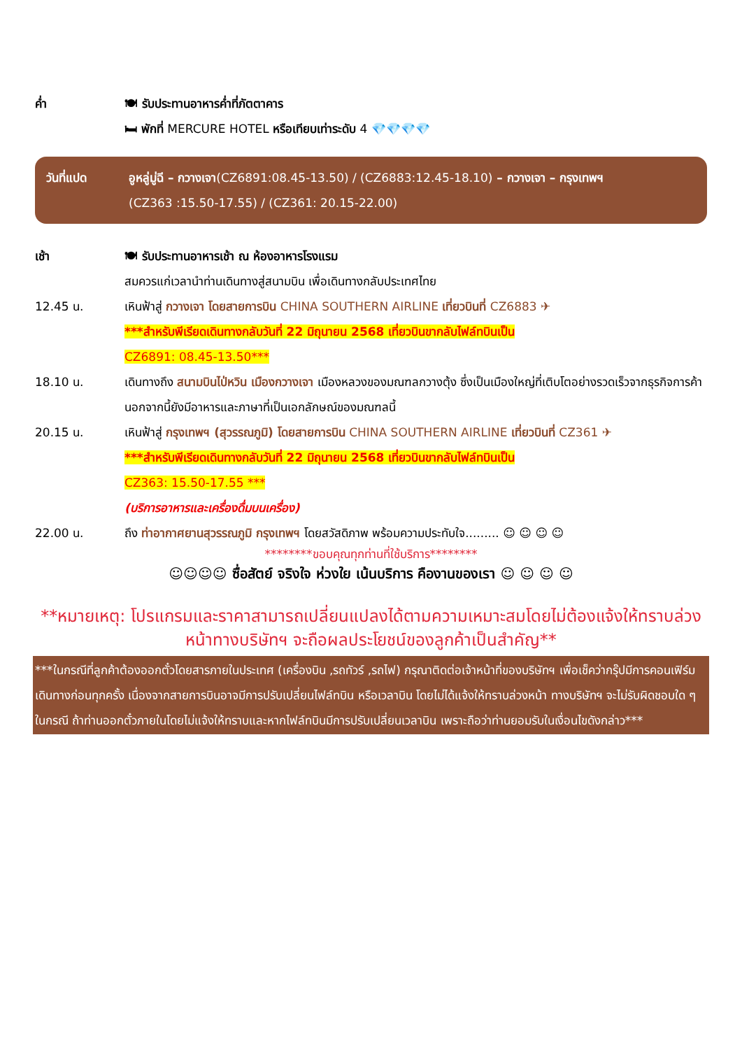ค่ำ 🍽 รับประทานอาหารค่ำที่ภัตตาคาร
🛏 พักที่ MERCURE HOTEL หรือเทียบเท่าระดับ 4 💎💎💎💎
วันที่แปด อูหลู่มู่ฉี – กวางเจา(CZ6891:08.45-13.50) / (CZ6883:12.45-18.10) – กวางเจา – กรุงเทพฯ
(CZ363 :15.50-17.55) / (CZ361: 20.15-22.00)
เช้า 🍽 รับประทานอาหารเช้า ณ ห้องอาหารโรงแรม
สมควรแก่เวลานำท่านเดินทางสู่สนามบิน เพื่อเดินทางกลับประเทศไทย
12.45 น. เหินฟ้าสู่ กวางเจา โดยสายการบิน CHINA SOUTHERN AIRLINE เที่ยวบินที่ CZ6883 ✈
***สำหรับพีเรียดเดินทางกลับวันที่ 22 มิถุนายน 2568 เที่ยวบินขากลับไฟล์ทบินเป็น
CZ6891: 08.45-13.50***
18.10 น. เดินทางถึง สนามบินไป่หวิน เมืองกวางเจา เมืองหลวงของมณฑลกวางตุ้ง ซึ่งเป็นเมืองใหญ่ที่เติบโตอย่างรวดเร็วจากธุรกิจการค้า นอกจากนี้ยังมีอาหารและภาษาที่เป็นเอกลักษณ์ของมณฑลนี้
20.15 น. เหินฟ้าสู่ กรุงเทพฯ (สุวรรณภูมิ) โดยสายการบิน CHINA SOUTHERN AIRLINE เที่ยวบินที่ CZ361 ✈
***สำหรับพีเรียดเดินทางกลับวันที่ 22 มิถุนายน 2568 เที่ยวบินขากลับไฟล์ทบินเป็น
CZ363: 15.50-17.55 ***
(บริการอาหารและเครื่องดื่มบนเครื่อง)
22.00 น. ถึง ท่าอากาศยานสุวรรณภูมิ กรุงเทพฯ โดยสวัสดิภาพ พร้อมความประทับใจ......... ☺ ☺ ☺ ☺
********ขอบคุณทุกท่านที่ใช้บริการ********
☺☺☺☺ ซื่อสัตย์ จริงใจ ห่วงใย เน้นบริการ คืองานของเรา ☺ ☺ ☺ ☺
**หมายเหตุ: โปรแกรมและราคาสามารถเปลี่ยนแปลงได้ตามความเหมาะสมโดยไม่ต้องแจ้งให้ทราบล่วงหน้าทางบริษัทฯ จะถือผลประโยชน์ของลูกค้าเป็นสำคัญ**
***ในกรณีที่ลูกค้าต้องออกตั๋วโดยสารภายในประเทศ (เครื่องบิน ,รถทัวร์ ,รถไฟ) กรุณาติดต่อเจ้าหน้าที่ของบริษัทฯ เพื่อเช็คว่ากรุ๊ปมีการคอนเฟิร์มเดินทางก่อนทุกครั้ง เนื่องจากสายการบินอาจมีการปรับเปลี่ยนไฟล์ทบิน หรือเวลาบิน โดยไม่ได้แจ้งให้ทราบล่วงหน้า ทางบริษัทฯ จะไม่รับผิดชอบใด ๆ ในกรณี ถ้าท่านออกตั๋วภายในโดยไม่แจ้งให้ทราบและหากไฟล์ทบินมีการปรับเปลี่ยนเวลาบิน เพราะถือว่าท่านยอมรับในเงื่อนไขดังกล่าว***